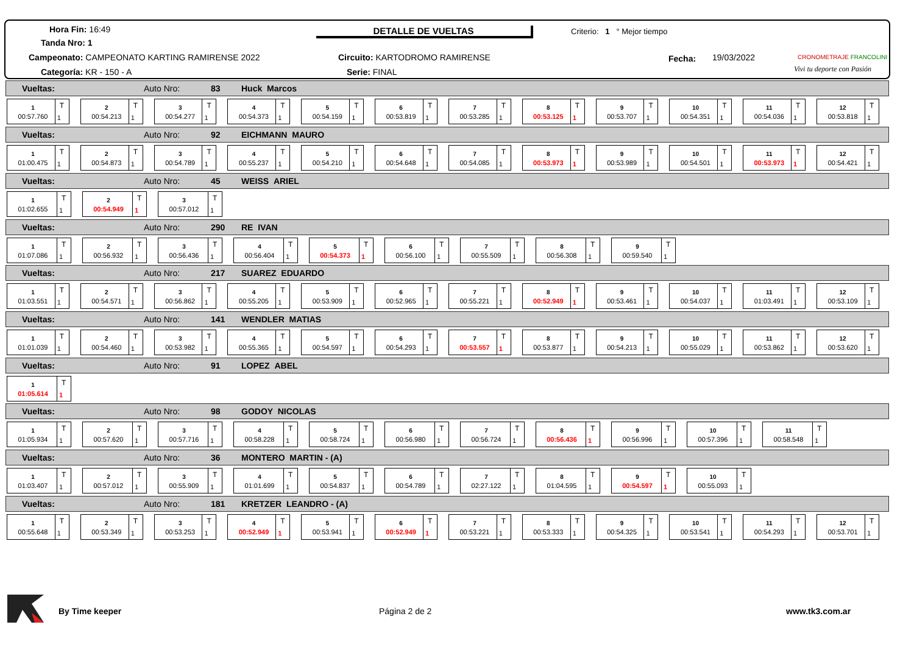Hora Fin: 16:49
Tanda Nro: 1
Campeonato: CAMPEONATO KARTING RAMIRENSE 2022
Categoría: KR - 150 - A
DETALLE DE VUELTAS
Circuito: KARTODROMO RAMIRENSE
Serie: FINAL
Criterio: 1 ° Mejor tiempo
Fecha: 19/03/2022 CRONOMETRAJE FRANCOLINI
Vivi tu deporte con Pasión
Vueltas: Auto Nro: 83 Huck Marcos
1
00:57.760
T
1
2
00:54.213
T
1
3
00:54.277
T
1
4
00:54.373
T
1
5
00:54.159
T
1
6
00:53.819
T
1
7
00:53.285
T
1
8
00:53.125
T
1
9
00:53.707
T
1
10
00:54.351
T
1
11
00:54.036
T
1
12
00:53.818
T
1
Vueltas: Auto Nro: 92 EICHMANN MAURO
1
01:00.475
T
1
2
00:54.873
T
1
3
00:54.789
T
1
4
00:55.237
T
1
5
00:54.210
T
1
6
00:54.648
T
1
7
00:54.085
T
1
8
00:53.973
T
1
9
00:53.989
T
1
10
00:54.501
T
1
11
00:53.973
T
1
12
00:54.421
T
1
Vueltas: Auto Nro: 45 WEISS ARIEL
1
01:02.655
T
1
2
00:54.949
T
1
3
00:57.012
T
1
Vueltas: Auto Nro: 290 RE IVAN
1
01:07.086
T
1
2
00:56.932
T
1
3
00:56.436
T
1
4
00:56.404
T
1
5
00:54.373
T
1
6
00:56.100
T
1
7
00:55.509
T
1
8
00:56.308
T
1
9
00:59.540
T
1
Vueltas: Auto Nro: 217 SUAREZ EDUARDO
1
01:03.551
T
1
2
00:54.571
T
1
3
00:56.862
T
1
4
00:55.205
T
1
5
00:53.909
T
1
6
00:52.965
T
1
7
00:55.221
T
1
8
00:52.949
T
1
9
00:53.461
T
1
10
00:54.037
T
1
11
01:03.491
T
1
12
00:53.109
T
1
Vueltas: Auto Nro: 141 WENDLER MATIAS
1
01:01.039
T
1
2
00:54.460
T
1
3
00:53.982
T
1
4
00:55.365
T
1
5
00:54.597
T
1
6
00:54.293
T
1
7
00:53.557
T
1
8
00:53.877
T
1
9
00:54.213
T
1
10
00:55.029
T
1
11
00:53.862
T
1
12
00:53.620
T
1
Vueltas: Auto Nro: 91 LOPEZ ABEL
1
01:05.614
T
1
Vueltas: Auto Nro: 98 GODOY NICOLAS
1
01:05.934
T
1
2
00:57.620
T
1
3
00:57.716
T
1
4
00:58.228
T
1
5
00:58.724
T
1
6
00:56.980
T
1
7
00:56.724
T
1
8
00:56.436
T
1
9
00:56.996
T
1
10
00:57.396
T
1
11
00:58.548
T
1
Vueltas: Auto Nro: 36 MONTERO MARTIN - (A)
1
01:03.407
T
1
2
00:57.012
T
1
3
00:55.909
T
1
4
01:01.699
T
1
5
00:54.837
T
1
6
00:54.789
T
1
7
02:27.122
T
1
8
01:04.595
T
1
9
00:54.597
T
1
10
00:55.093
T
1
Vueltas: Auto Nro: 181 KRETZER LEANDRO - (A)
1
00:55.648
T
1
2
00:53.349
T
1
3
00:53.253
T
1
4
00:52.949
T
1
5
00:53.941
T
1
6
00:52.949
T
1
7
00:53.221
T
1
8
00:53.333
T
1
9
00:54.325
T
1
10
00:53.541
T
1
11
00:54.293
T
1
12
00:53.701
T
1
By Time keeper Página 2 de 2 www.tk3.com.ar